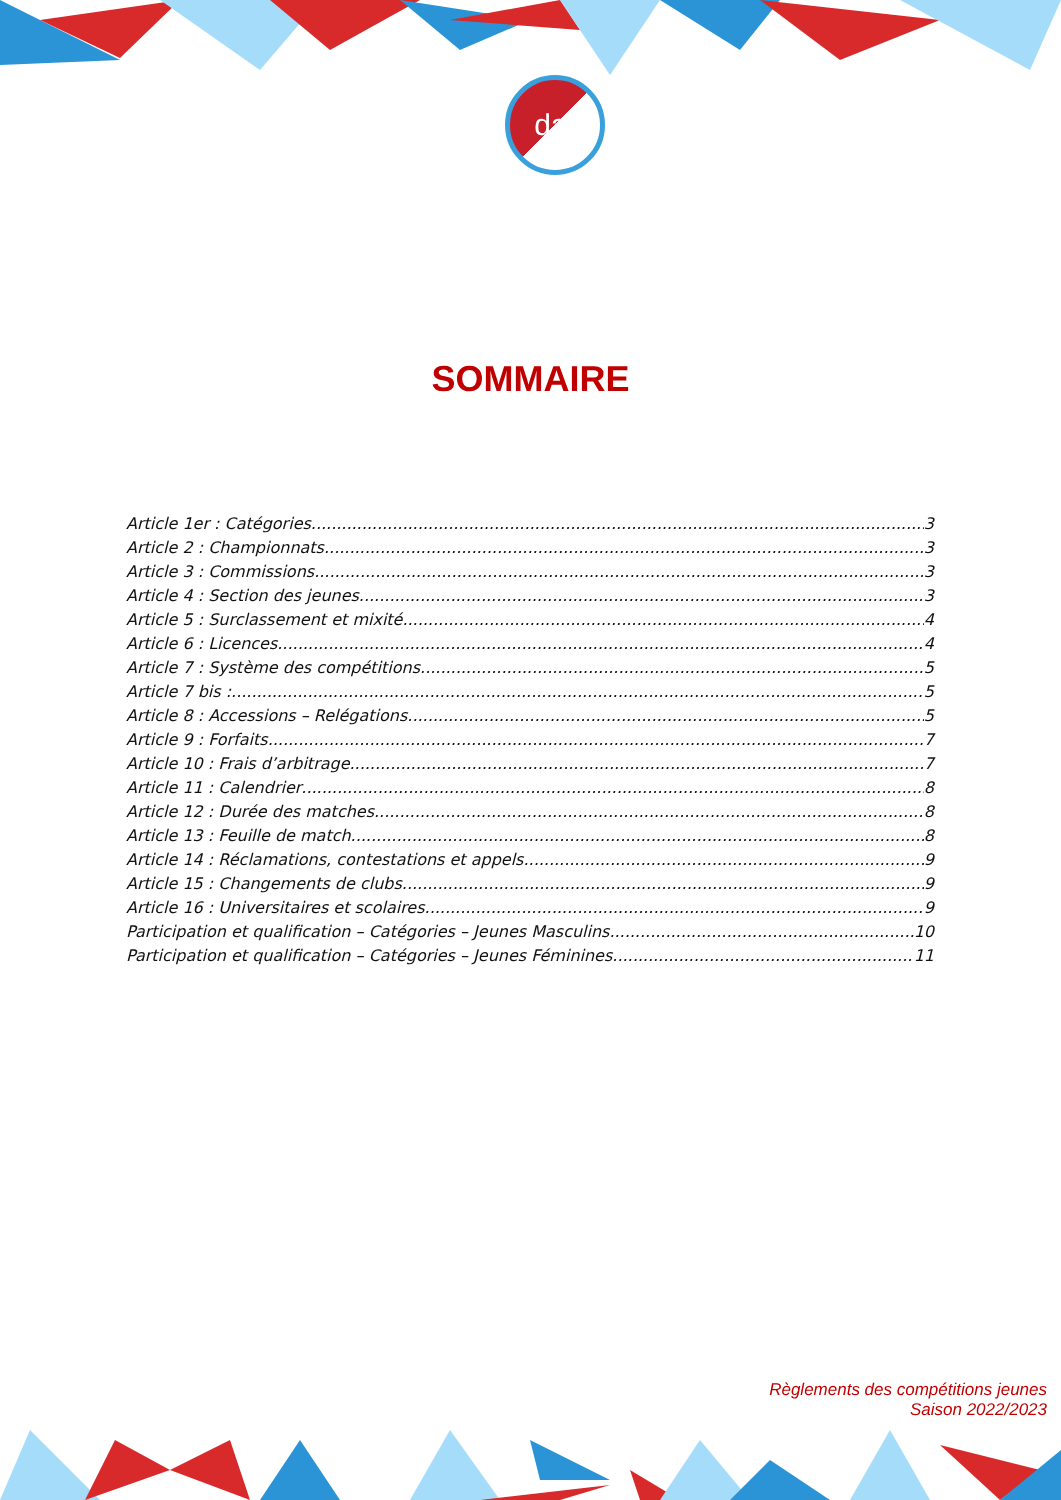daf
SOMMAIRE
Article 1er : Catégories 3
Article 2 : Championnats 3
Article 3 : Commissions 3
Article 4 : Section des jeunes 3
Article 5 : Surclassement et mixité 4
Article 6 : Licences 4
Article 7 : Système des compétitions 5
Article 7 bis : 5
Article 8 : Accessions – Relégations 5
Article 9 : Forfaits 7
Article 10 : Frais d’arbitrage 7
Article 11 : Calendrier 8
Article 12 : Durée des matches 8
Article 13 : Feuille de match 8
Article 14 : Réclamations, contestations et appels 9
Article 15 : Changements de clubs 9
Article 16 : Universitaires et scolaires 9
Participation et qualification – Catégories – Jeunes Masculins 10
Participation et qualification – Catégories – Jeunes Féminines 11
Règlements des compétitions jeunes
Saison 2022/2023